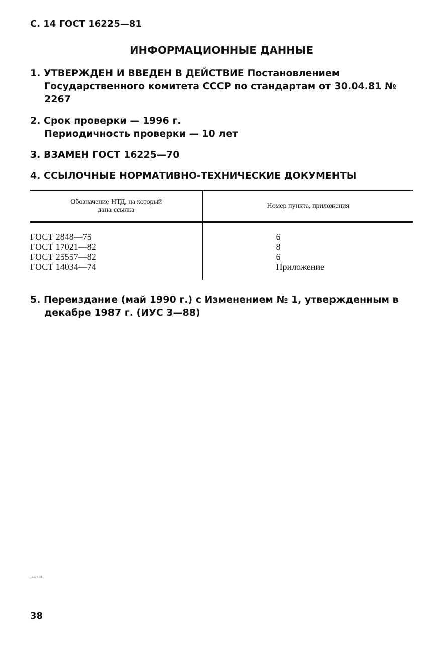С. 14 ГОСТ 16225—81
ИНФОРМАЦИОННЫЕ ДАННЫЕ
1. УТВЕРЖДЕН И ВВЕДЕН В ДЕЙСТВИЕ Постановлением Государственного комитета СССР по стандартам от 30.04.81 № 2267
2. Срок проверки — 1996 г.
Периодичность проверки — 10 лет
3. ВЗАМЕН ГОСТ 16225—70
4. ССЫЛОЧНЫЕ НОРМАТИВНО-ТЕХНИЧЕСКИЕ ДОКУМЕНТЫ
| Обозначение НТД, на который дана ссылка | Номер пункта, приложения |
| --- | --- |
| ГОСТ 2848—75 ГОСТ 17021—82 ГОСТ 25557—82 ГОСТ 14034—74 | 6 8 6 Приложение |
5. Переиздание (май 1990 г.) с Изменением № 1, утвержденным в декабре 1987 г. (ИУС 3—88)
16225-81
38